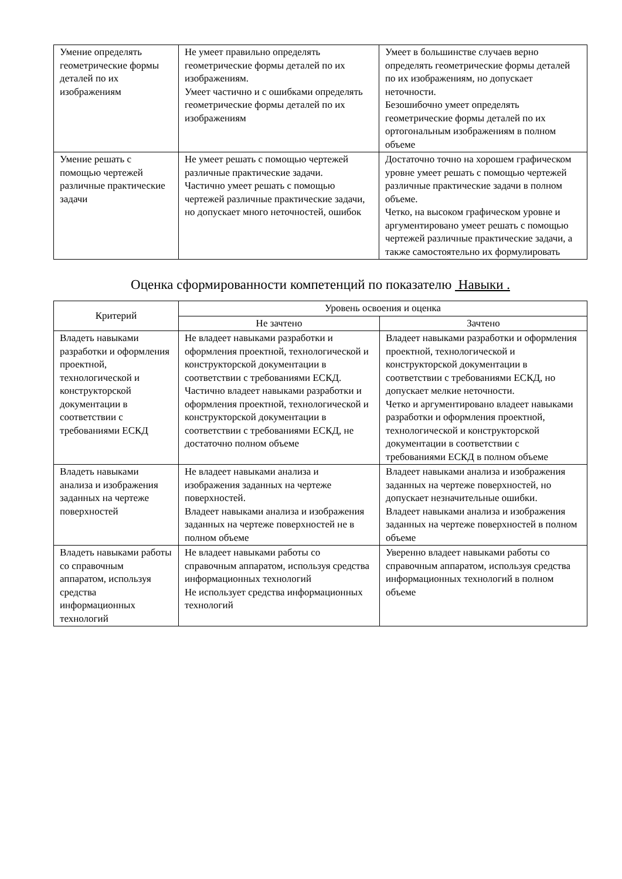| Умение определять геометрические формы деталей по их изображениям | Не умеет правильно определять геометрические формы деталей по их изображениям. Умеет частично и с ошибками определять геометрические формы деталей по их изображениям | Умеет в большинстве случаев верно определять геометрические формы деталей по их изображениям, но допускает неточности. Безошибочно умеет определять геометрические формы деталей по их ортогональным изображениям в полном объеме |
| Умение решать с помощью чертежей различные практические задачи | Не умеет решать с помощью чертежей различные практические задачи. Частично умеет решать с помощью чертежей различные практические задачи, но допускает много неточностей, ошибок | Достаточно точно на хорошем графическом уровне умеет решать с помощью чертежей различные практические задачи в полном объеме. Четко, на высоком графическом уровне и аргументировано умеет решать с помощью чертежей различные практические задачи, а также самостоятельно их формулировать |
Оценка сформированности компетенций по показателю Навыки .
| Критерий | Уровень освоения и оценка | |
| --- | --- | --- |
| | Не зачтено | Зачтено |
| Владеть навыками разработки и оформления проектной, технологической и конструкторской документации в соответствии с требованиями ЕСКД | Не владеет навыками разработки и оформления проектной, технологической и конструкторской документации в соответствии с требованиями ЕСКД. Частично владеет навыками разработки и оформления проектной, технологической и конструкторской документации в соответствии с требованиями ЕСКД, не достаточно полном объеме | Владеет навыками разработки и оформления проектной, технологической и конструкторской документации в соответствии с требованиями ЕСКД, но допускает мелкие неточности. Четко и аргументировано владеет навыками разработки и оформления проектной, технологической и конструкторской документации в соответствии с требованиями ЕСКД в полном объеме |
| Владеть навыками анализа и изображения заданных на чертеже поверхностей | Не владеет навыками анализа и изображения заданных на чертеже поверхностей. Владеет навыками анализа и изображения заданных на чертеже поверхностей не в полном объеме | Владеет навыками анализа и изображения заданных на чертеже поверхностей, но допускает незначительные ошибки. Владеет навыками анализа и изображения заданных на чертеже поверхностей в полном объеме |
| Владеть навыками работы со справочным аппаратом, используя средства информационных технологий | Не владеет навыками работы со справочным аппаратом, используя средства информационных технологий Не использует средства информационных технологий | Уверенно владеет навыками работы со справочным аппаратом, используя средства информационных технологий в полном объеме |